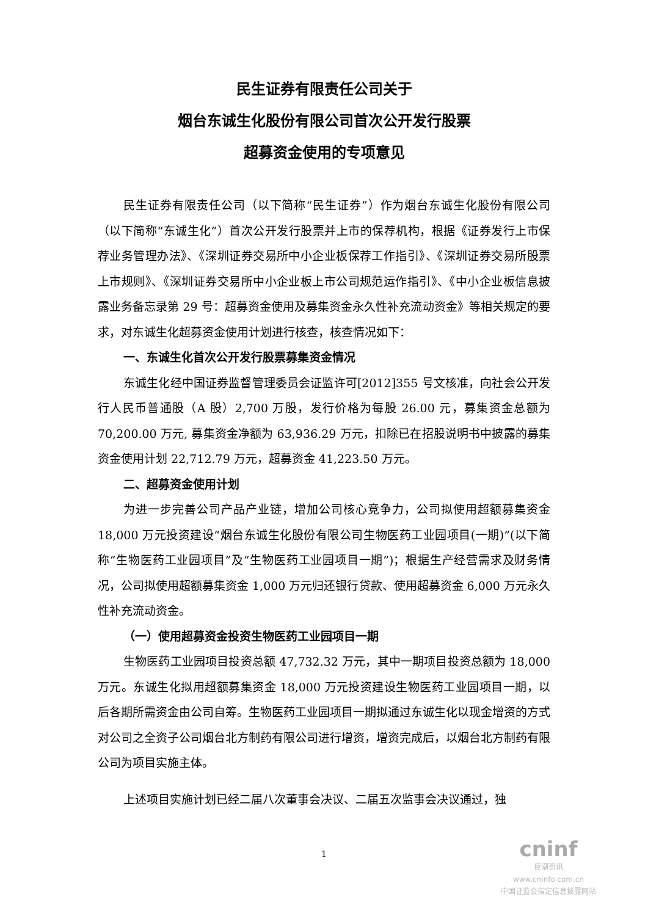民生证券有限责任公司关于
烟台东诚生化股份有限公司首次公开发行股票
超募资金使用的专项意见
民生证券有限责任公司（以下简称“民生证券”）作为烟台东诚生化股份有限公司（以下简称“东诚生化”）首次公开发行股票并上市的保荐机构，根据《证券发行上市保荐业务管理办法》、《深圳证券交易所中小企业板保荐工作指引》、《深圳证券交易所股票上市规则》、《深圳证券交易所中小企业板上市公司规范运作指引》、《中小企业板信息披露业务备忘录第 29 号：超募资金使用及募集资金永久性补充流动资金》等相关规定的要求，对东诚生化超募资金使用计划进行核查，核查情况如下：
一、东诚生化首次公开发行股票募集资金情况
东诚生化经中国证券监督管理委员会证监许可[2012]355 号文核准，向社会公开发行人民币普通股（A 股）2,700 万股，发行价格为每股 26.00 元，募集资金总额为 70,200.00 万元, 募集资金净额为 63,936.29 万元，扣除已在招股说明书中披露的募集资金使用计划 22,712.79 万元，超募资金 41,223.50 万元。
二、超募资金使用计划
为进一步完善公司产品产业链，增加公司核心竞争力，公司拟使用超额募集资金 18,000 万元投资建设“烟台东诚生化股份有限公司生物医药工业园项目(一期)”(以下简称“生物医药工业园项目”及“生物医药工业园项目一期”)；根据生产经营需求及财务情况，公司拟使用超额募集资金 1,000 万元归还银行贷款、使用超募资金 6,000 万元永久性补充流动资金。
（一）使用超募资金投资生物医药工业园项目一期
生物医药工业园项目投资总额 47,732.32 万元，其中一期项目投资总额为 18,000 万元。东诚生化拟用超额募集资金 18,000 万元投资建设生物医药工业园项目一期，以后各期所需资金由公司自筹。生物医药工业园项目一期拟通过东诚生化以现金增资的方式对公司之全资子公司烟台北方制药有限公司进行增资，增资完成后，以烟台北方制药有限公司为项目实施主体。
上述项目实施计划已经二届八次董事会决议、二届五次监事会决议通过，独
1
cninf
巨潮资讯
www.cninfo.com.cn
中国证监会指定信息披露网站